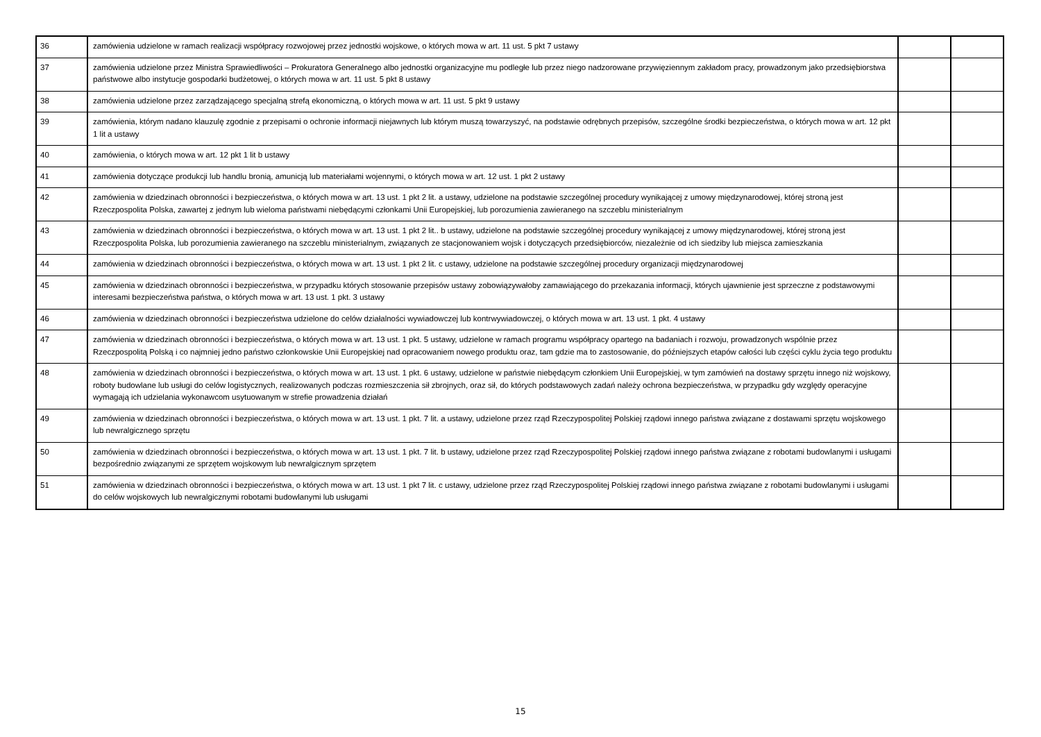| 36 | zamówienia udzielone w ramach realizacji współpracy rozwojowej przez jednostki wojskowe, o których mowa w art. 11 ust. 5 pkt 7 ustawy | | |
| 37 | zamówienia udzielone przez Ministra Sprawiedliwości – Prokuratora Generalnego albo jednostki organizacyjne mu podległe lub przez niego nadzorowane przywięziennym zakładom pracy, prowadzonym jako przedsiębiorstwa państwowe albo instytucje gospodarki budżetowej, o których mowa w art. 11 ust. 5 pkt 8 ustawy | | |
| 38 | zamówienia udzielone przez zarządzającego specjalną strefą ekonomiczną, o których mowa w art. 11 ust. 5 pkt 9 ustawy | | |
| 39 | zamówienia, którym nadano klauzulę zgodnie z przepisami o ochronie informacji niejawnych lub którym muszą towarzyszyć, na podstawie odrębnych przepisów, szczególne środki bezpieczeństwa, o których mowa w art. 12 pkt 1 lit a ustawy | | |
| 40 | zamówienia, o których mowa w art. 12 pkt 1 lit b ustawy | | |
| 41 | zamówienia dotyczące produkcji lub handlu bronią, amunicją lub materiałami wojennymi, o których mowa w art. 12 ust. 1 pkt 2 ustawy | | |
| 42 | zamówienia w dziedzinach obronności i bezpieczeństwa, o których mowa w art. 13 ust. 1 pkt 2 lit. a ustawy, udzielone na podstawie szczególnej procedury wynikającej z umowy międzynarodowej, której stroną jest Rzeczpospolita Polska, zawartej z jednym lub wieloma państwami niebędącymi członkami Unii Europejskiej, lub porozumienia zawieranego na szczeblu ministerialnym | | |
| 43 | zamówienia w dziedzinach obronności i bezpieczeństwa, o których mowa w art. 13 ust. 1 pkt 2 lit.. b ustawy, udzielone na podstawie szczególnej procedury wynikającej z umowy międzynarodowej, której stroną jest Rzeczpospolita Polska, lub porozumienia zawieranego na szczeblu ministerialnym, związanych ze stacjonowaniem wojsk i dotyczących przedsiębiorców, niezależnie od ich siedziby lub miejsca zamieszkania | | |
| 44 | zamówienia w dziedzinach obronności i bezpieczeństwa, o których mowa w art. 13 ust. 1 pkt 2 lit. c ustawy, udzielone na podstawie szczególnej procedury organizacji międzynarodowej | | |
| 45 | zamówienia w dziedzinach obronności i bezpieczeństwa, w przypadku których stosowanie przepisów ustawy zobowiązywałoby zamawiającego do przekazania informacji, których ujawnienie jest sprzeczne z podstawowymi interesami bezpieczeństwa państwa, o których mowa w art. 13 ust. 1 pkt. 3 ustawy | | |
| 46 | zamówienia w dziedzinach obronności i bezpieczeństwa udzielone do celów działalności wywiadowczej lub kontrwywiadowczej, o których mowa w art. 13 ust. 1 pkt. 4 ustawy | | |
| 47 | zamówienia w dziedzinach obronności i bezpieczeństwa, o których mowa w art. 13 ust. 1 pkt. 5 ustawy, udzielone w ramach programu współpracy opartego na badaniach i rozwoju, prowadzonych wspólnie przez Rzeczpospolitą Polską i co najmniej jedno państwo członkowskie Unii Europejskiej nad opracowaniem nowego produktu oraz, tam gdzie ma to zastosowanie, do późniejszych etapów całości lub części cyklu życia tego produktu | | |
| 48 | zamówienia w dziedzinach obronności i bezpieczeństwa, o których mowa w art. 13 ust. 1 pkt. 6 ustawy, udzielone w państwie niebędącym członkiem Unii Europejskiej, w tym zamówień na dostawy sprzętu innego niż wojskowy, roboty budowlane lub usługi do celów logistycznych, realizowanych podczas rozmieszczenia sił zbrojnych, oraz sił, do których podstawowych zadań należy ochrona bezpieczeństwa, w przypadku gdy względy operacyjne wymagają ich udzielania wykonawcom usytuowanym w strefie prowadzenia działań | | |
| 49 | zamówienia w dziedzinach obronności i bezpieczeństwa, o których mowa w art. 13 ust. 1 pkt. 7 lit. a ustawy, udzielone przez rząd Rzeczypospolitej Polskiej rządowi innego państwa związane z dostawami sprzętu wojskowego lub newralgicznego sprzętu | | |
| 50 | zamówienia w dziedzinach obronności i bezpieczeństwa, o których mowa w art. 13 ust. 1 pkt. 7 lit. b ustawy, udzielone przez rząd Rzeczypospolitej Polskiej rządowi innego państwa związane z robotami budowlanymi i usługami bezpośrednio związanymi ze sprzętem wojskowym lub newralgicznym sprzętem | | |
| 51 | zamówienia w dziedzinach obronności i bezpieczeństwa, o których mowa w art. 13 ust. 1 pkt 7 lit. c ustawy, udzielone przez rząd Rzeczypospolitej Polskiej rządowi innego państwa związane z robotami budowlanymi i usługami do celów wojskowych lub newralgicznymi robotami budowlanymi lub usługami | | |
15